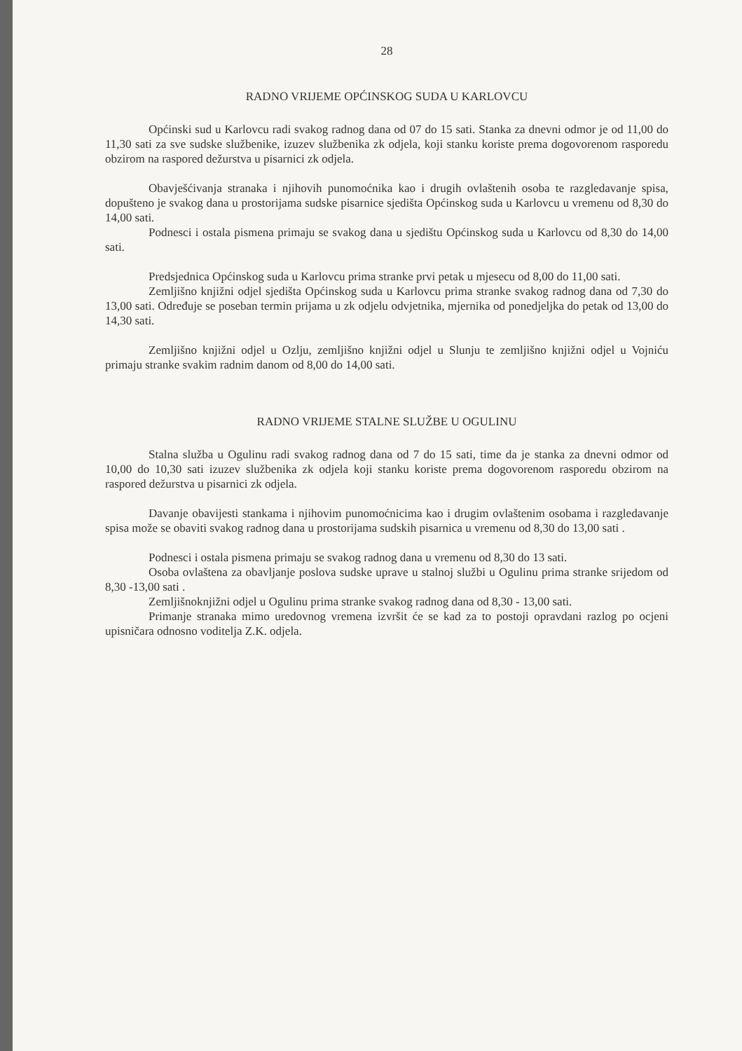28
RADNO VRIJEME OPĆINSKOG SUDA U KARLOVCU
Općinski sud u Karlovcu radi svakog radnog dana od 07 do 15 sati. Stanka za dnevni odmor je od 11,00 do 11,30 sati za sve sudske službenike, izuzev službenika zk odjela, koji stanku koriste prema dogovorenom rasporedu obzirom na raspored dežurstva u pisarnici zk odjela.
Obavješćivanja stranaka i njihovih punomoćnika kao i drugih ovlaštenih osoba te razgledavanje spisa, dopušteno je svakog dana u prostorijama sudske pisarnice sjedišta Općinskog suda u Karlovcu u vremenu od 8,30 do 14,00 sati.
Podnesci i ostala pismena primaju se svakog dana u sjedištu Općinskog suda u Karlovcu od 8,30 do 14,00 sati.
Predsjednica Općinskog suda u Karlovcu prima stranke prvi petak u mjesecu od 8,00 do 11,00 sati.
Zemljišno knjižni odjel sjedišta Općinskog suda u Karlovcu prima stranke svakog radnog dana od 7,30 do 13,00 sati. Određuje se poseban termin prijama u zk odjelu odvjetnika, mjernika od ponedjeljka do petak od 13,00 do 14,30 sati.
Zemljišno knjižni odjel u Ozlju, zemljišno knjižni odjel u Slunju te zemljišno knjižni odjel u Vojniću primaju stranke svakim radnim danom od 8,00 do 14,00 sati.
RADNO VRIJEME STALNE SLUŽBE U OGULINU
Stalna služba u Ogulinu radi svakog radnog dana od 7 do 15 sati, time da je stanka za dnevni odmor od 10,00 do 10,30 sati izuzev službenika zk odjela koji stanku koriste prema dogovorenom rasporedu obzirom na raspored dežurstva u pisarnici zk odjela.
Davanje obavijesti stankama i njihovim punomoćnicima kao i drugim ovlaštenim osobama i razgledavanje spisa može se obaviti svakog radnog dana u prostorijama sudskih pisarnica u vremenu od 8,30 do 13,00 sati .
Podnesci i ostala pismena primaju se svakog radnog dana u vremenu od 8,30 do 13 sati.
Osoba ovlaštena za obavljanje poslova sudske uprave u stalnoj službi u Ogulinu prima stranke srijedom od 8,30 -13,00 sati .
Zemljišnoknjižni odjel u Ogulinu prima stranke svakog radnog dana od 8,30 - 13,00 sati.
Primanje stranaka mimo uredovnog vremena izvršit će se kad za to postoji opravdani razlog po ocjeni upisničara odnosno voditelja Z.K. odjela.